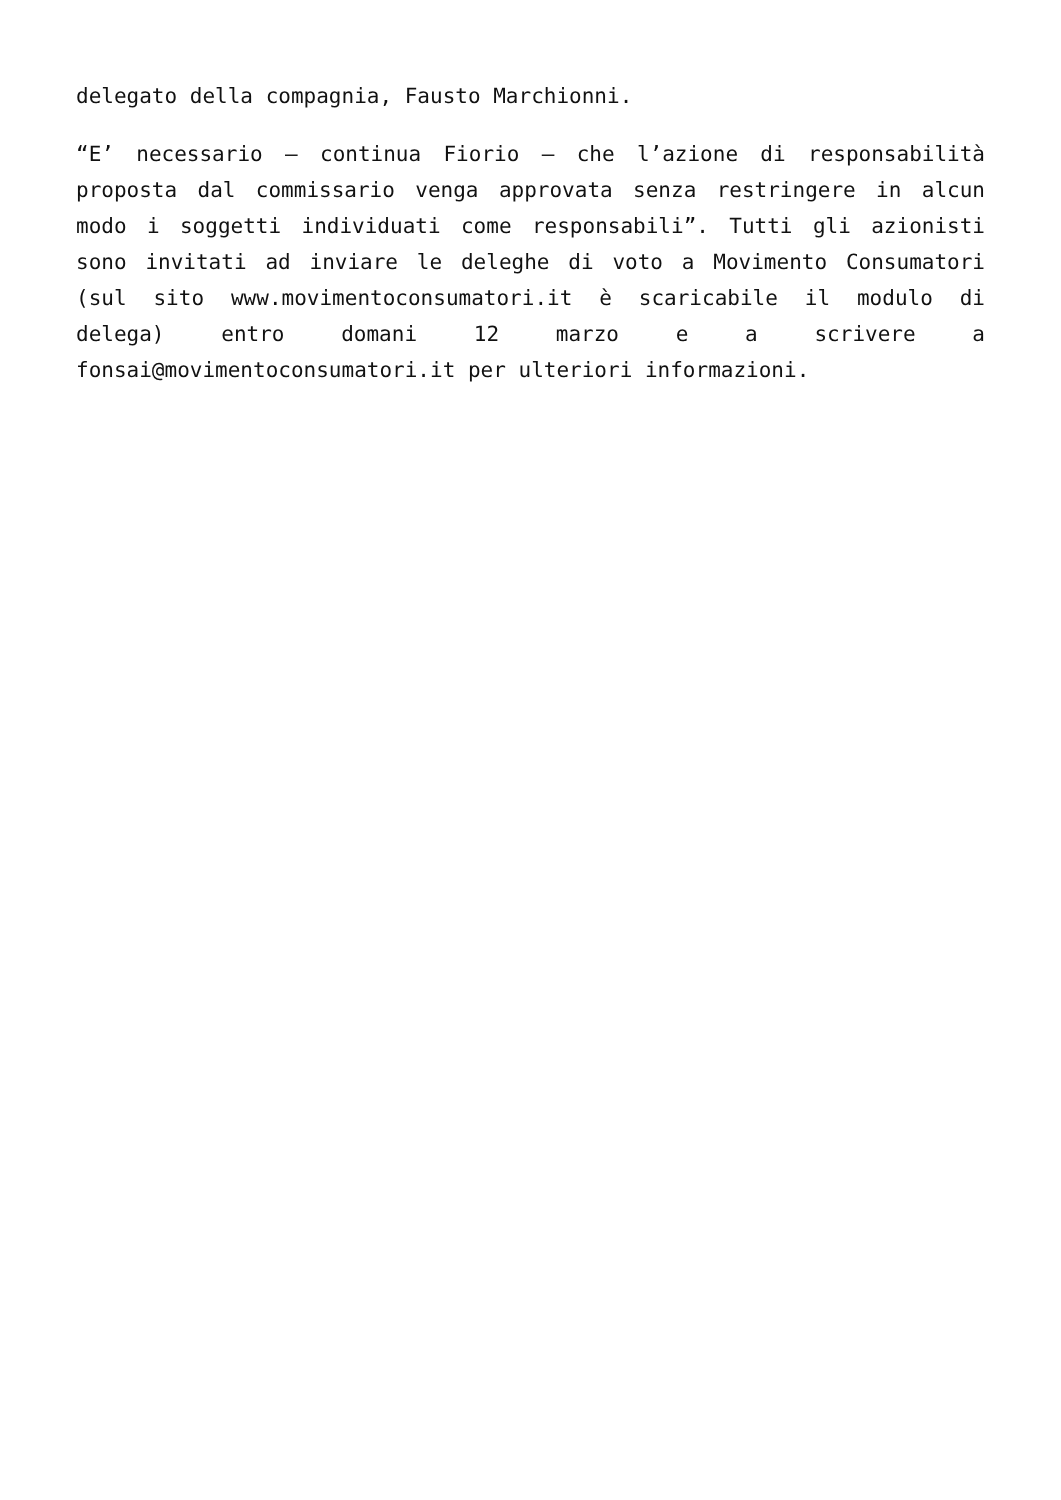delegato della compagnia, Fausto Marchionni.
“E’ necessario – continua Fiorio – che l’azione di responsabilità proposta dal commissario venga approvata senza restringere in alcun modo i soggetti individuati come responsabili”. Tutti gli azionisti sono invitati ad inviare le deleghe di voto a Movimento Consumatori (sul sito www.movimentoconsumatori.it è scaricabile il modulo di delega) entro domani 12 marzo e a scrivere a fonsai@movimentoconsumatori.it per ulteriori informazioni.